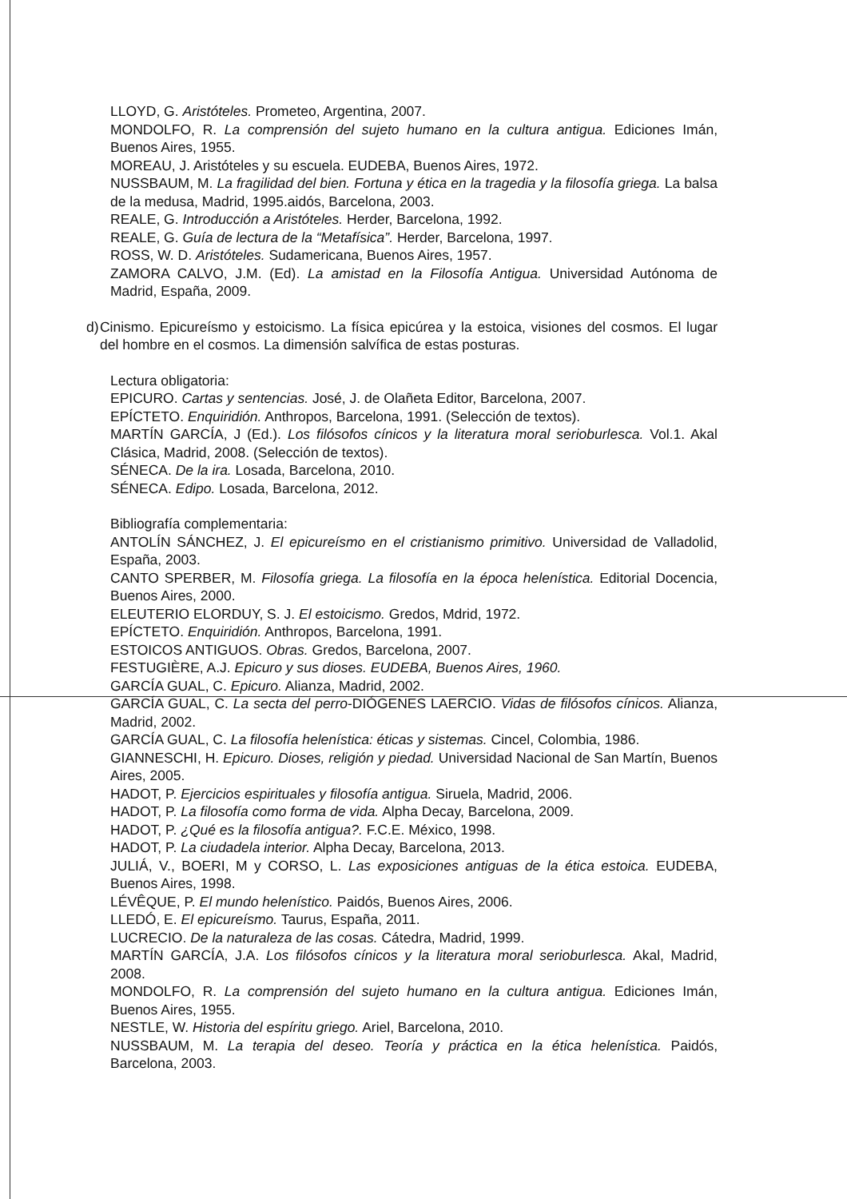LLOYD, G. Aristóteles. Prometeo, Argentina, 2007.
MONDOLFO, R. La comprensión del sujeto humano en la cultura antigua. Ediciones Imán, Buenos Aires, 1955.
MOREAU, J. Aristóteles y su escuela. EUDEBA, Buenos Aires, 1972.
NUSSBAUM, M. La fragilidad del bien. Fortuna y ética en la tragedia y la filosofía griega. La balsa de la medusa, Madrid, 1995.aidós, Barcelona, 2003.
REALE, G. Introducción a Aristóteles. Herder, Barcelona, 1992.
REALE, G. Guía de lectura de la “Metafísica”. Herder, Barcelona, 1997.
ROSS, W. D. Aristóteles. Sudamericana, Buenos Aires, 1957.
ZAMORA CALVO, J.M. (Ed). La amistad en la Filosofía Antigua. Universidad Autónoma de Madrid, España, 2009.
d) Cinismo. Epicureísmo y estoicismo. La física epicúrea y la estoica, visiones del cosmos. El lugar del hombre en el cosmos. La dimensión salvífica de estas posturas.
Lectura obligatoria:
EPICURO. Cartas y sentencias. José, J. de Olañeta Editor, Barcelona, 2007.
EPÍCTETO. Enquiridión. Anthropos, Barcelona, 1991. (Selección de textos).
MARTÍN GARCÍA, J (Ed.). Los filósofos cínicos y la literatura moral serioburlesca. Vol.1. Akal Clásica, Madrid, 2008. (Selección de textos).
SÉNECA. De la ira. Losada, Barcelona, 2010.
SÉNECA. Edipo. Losada, Barcelona, 2012.
Bibliografía complementaria:
ANTOLÍN SÁNCHEZ, J. El epicureísmo en el cristianismo primitivo. Universidad de Valladolid, España, 2003.
CANTO SPERBER, M. Filosofía griega. La filosofía en la época helenística. Editorial Docencia, Buenos Aires, 2000.
ELEUTERIO ELORDUY, S. J. El estoicismo. Gredos, Mdrid, 1972.
EPÍCTETO. Enquiridión. Anthropos, Barcelona, 1991.
ESTOICOS ANTIGUOS. Obras. Gredos, Barcelona, 2007.
FESTUGIÈRE, A.J. Epicuro y sus dioses. EUDEBA, Buenos Aires, 1960.
GARCÍA GUAL, C. Epicuro. Alianza, Madrid, 2002.
GARCÍA GUAL, C. La secta del perro-DIÓGENES LAERCIO. Vidas de filósofos cínicos. Alianza, Madrid, 2002.
GARCÍA GUAL, C. La filosofía helenística: éticas y sistemas. Cincel, Colombia, 1986.
GIANNESCHI, H. Epicuro. Dioses, religión y piedad. Universidad Nacional de San Martín, Buenos Aires, 2005.
HADOT, P. Ejercicios espirituales y filosofía antigua. Siruela, Madrid, 2006.
HADOT, P. La filosofía como forma de vida. Alpha Decay, Barcelona, 2009.
HADOT, P. ¿Qué es la filosofía antigua?. F.C.E. México, 1998.
HADOT, P. La ciudadela interior. Alpha Decay, Barcelona, 2013.
JULIÁ, V., BOERI, M y CORSO, L. Las exposiciones antiguas de la ética estoica. EUDEBA, Buenos Aires, 1998.
LÉVÊQUE, P. El mundo helenístico. Paidós, Buenos Aires, 2006.
LLEDÓ, E. El epicureísmo. Taurus, España, 2011.
LUCRECIO. De la naturaleza de las cosas. Cátedra, Madrid, 1999.
MARTÍN GARCÍA, J.A. Los filósofos cínicos y la literatura moral serioburlesca. Akal, Madrid, 2008.
MONDOLFO, R. La comprensión del sujeto humano en la cultura antigua. Ediciones Imán, Buenos Aires, 1955.
NESTLE, W. Historia del espíritu griego. Ariel, Barcelona, 2010.
NUSSBAUM, M. La terapia del deseo. Teoría y práctica en la ética helenística. Paidós, Barcelona, 2003.